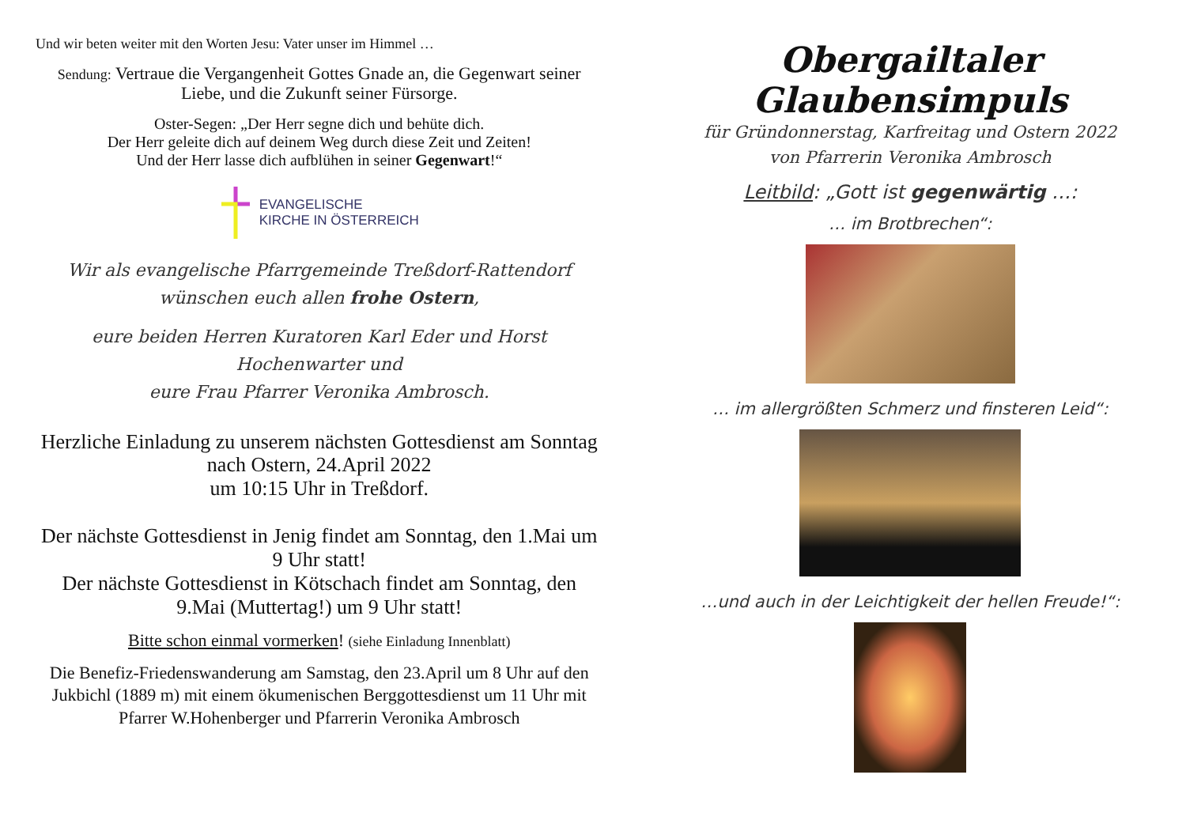Und wir beten weiter mit den Worten Jesu: Vater unser im Himmel …
Sendung: Vertraue die Vergangenheit Gottes Gnade an, die Gegenwart seiner Liebe, und die Zukunft seiner Fürsorge.
Oster-Segen: „Der Herr segne dich und behüte dich.
Der Herr geleite dich auf deinem Weg durch diese Zeit und Zeiten!
Und der Herr lasse dich aufblühen in seiner Gegenwart!“
EVANGELISCHE
KIRCHE IN ÖSTERREICH
Wir als evangelische Pfarrgemeinde Treßdorf-Rattendorf wünschen euch allen frohe Ostern,
eure beiden Herren Kuratoren Karl Eder und Horst Hochenwarter und
eure Frau Pfarrer Veronika Ambrosch.
Herzliche Einladung zu unserem nächsten Gottesdienst am Sonntag nach Ostern, 24.April 2022
um 10:15 Uhr in Treßdorf.
Der nächste Gottesdienst in Jenig findet am Sonntag, den 1.Mai um 9 Uhr statt!
Der nächste Gottesdienst in Kötschach findet am Sonntag, den 9.Mai (Muttertag!) um 9 Uhr statt!
Bitte schon einmal vormerken! (siehe Einladung Innenblatt)
Die Benefiz-Friedenswanderung am Samstag, den 23.April um 8 Uhr auf den Jukbichl (1889 m) mit einem ökumenischen Berggottesdienst um 11 Uhr mit Pfarrer W.Hohenberger und Pfarrerin Veronika Ambrosch
Obergailtaler Glaubensimpuls
für Gründonnerstag, Karfreitag und Ostern 2022
von Pfarrerin Veronika Ambrosch
Leitbild: „Gott ist gegenwärtig …:
… im Brotbrechen“:
… im allergrößten Schmerz und finsteren Leid“:
…und auch in der Leichtigkeit der hellen Freude!“: